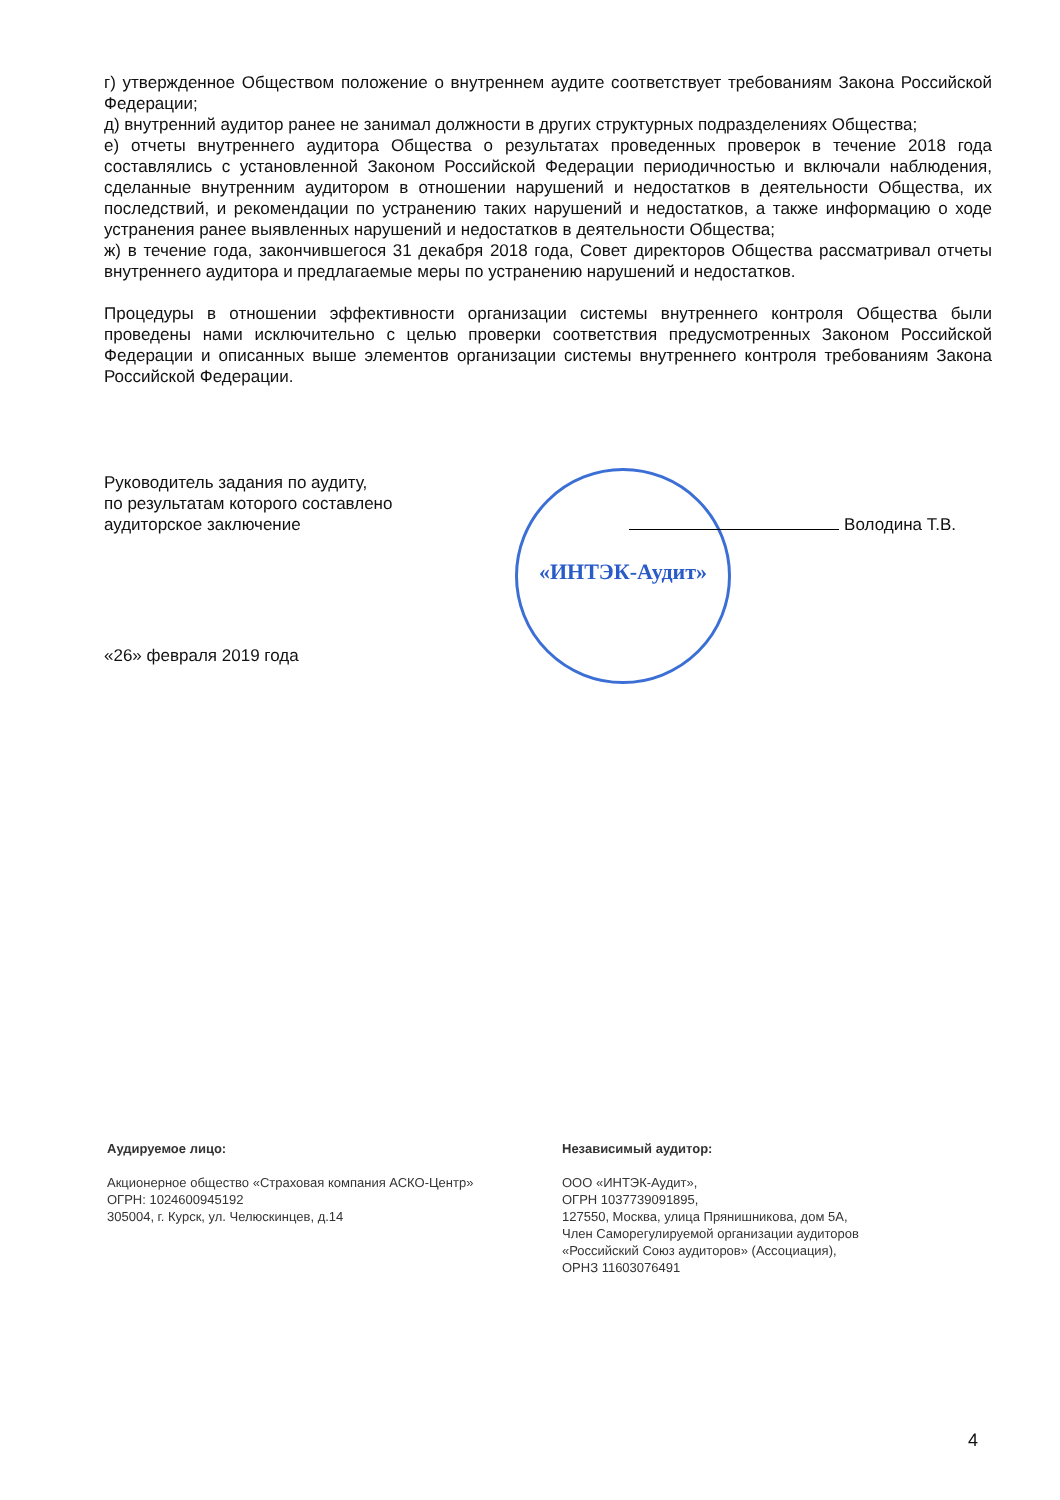г) утвержденное Обществом положение о внутреннем аудите соответствует требованиям Закона Российской Федерации;
д) внутренний аудитор ранее не занимал должности в других структурных подразделениях Общества;
е) отчеты внутреннего аудитора Общества о результатах проведенных проверок в течение 2018 года составлялись с установленной Законом Российской Федерации периодичностью и включали наблюдения, сделанные внутренним аудитором в отношении нарушений и недостатков в деятельности Общества, их последствий, и рекомендации по устранению таких нарушений и недостатков, а также информацию о ходе устранения ранее выявленных нарушений и недостатков в деятельности Общества;
ж) в течение года, закончившегося 31 декабря 2018 года, Совет директоров Общества рассматривал отчеты внутреннего аудитора и предлагаемые меры по устранению нарушений и недостатков.
Процедуры в отношении эффективности организации системы внутреннего контроля Общества были проведены нами исключительно с целью проверки соответствия предусмотренных Законом Российской Федерации и описанных выше элементов организации системы внутреннего контроля требованиям Закона Российской Федерации.
«ИНТЭК-Аудит»
Руководитель задания по аудиту,
по результатам которого составлено
аудиторское заключение
Володина Т.В.
«26» февраля 2019 года
Аудируемое лицо:
Акционерное общество «Страховая компания АСКО-Центр»
ОГРН: 1024600945192
305004, г. Курск, ул. Челюскинцев, д.14
Независимый аудитор:
ООО «ИНТЭК-Аудит»,
ОГРН 1037739091895,
127550, Москва, улица Прянишникова, дом 5А,
Член Саморегулируемой организации аудиторов
«Российский Союз аудиторов» (Ассоциация),
ОРНЗ 11603076491
4